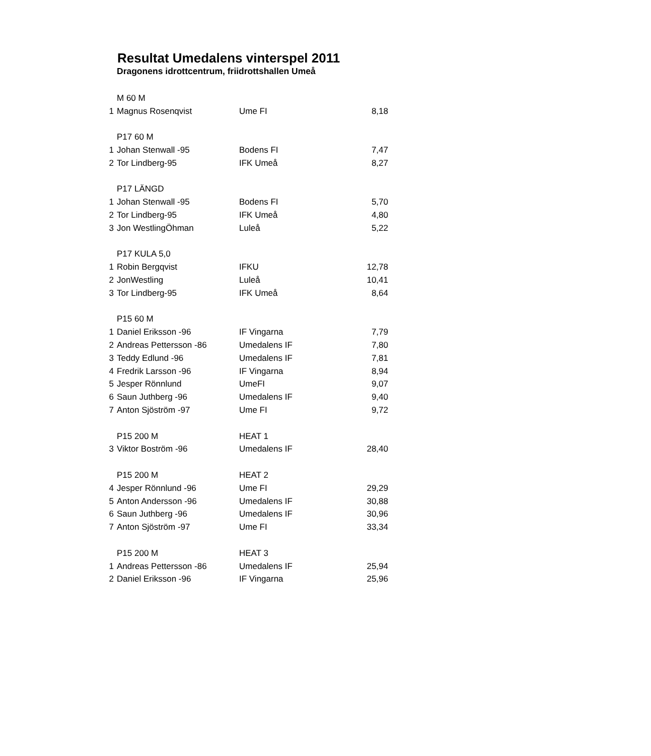Resultat Umedalens vinterspel 2011
Dragonens idrottcentrum, friidrottshallen Umeå
| | M 60 M | | |
| 1 | Magnus Rosenqvist | Ume FI | 8,18 |
| | P17 60 M | | |
| 1 | Johan Stenwall -95 | Bodens FI | 7,47 |
| 2 | Tor Lindberg-95 | IFK Umeå | 8,27 |
| | P17 LÄNGD | | |
| 1 | Johan Stenwall -95 | Bodens FI | 5,70 |
| 2 | Tor Lindberg-95 | IFK Umeå | 4,80 |
| 3 | Jon WestlingÖhman | Luleå | 5,22 |
| | P17 KULA 5,0 | | |
| 1 | Robin Bergqvist | IFKU | 12,78 |
| 2 | JonWestling | Luleå | 10,41 |
| 3 | Tor Lindberg-95 | IFK Umeå | 8,64 |
| | P15 60 M | | |
| 1 | Daniel Eriksson -96 | IF Vingarna | 7,79 |
| 2 | Andreas Pettersson -86 | Umedalens IF | 7,80 |
| 3 | Teddy Edlund -96 | Umedalens IF | 7,81 |
| 4 | Fredrik Larsson -96 | IF Vingarna | 8,94 |
| 5 | Jesper Rönnlund | UmeFI | 9,07 |
| 6 | Saun Juthberg -96 | Umedalens IF | 9,40 |
| 7 | Anton Sjöström -97 | Ume FI | 9,72 |
| | P15 200 M | HEAT 1 | |
| 3 | Viktor Boström -96 | Umedalens IF | 28,40 |
| | P15 200 M | HEAT 2 | |
| 4 | Jesper Rönnlund -96 | Ume FI | 29,29 |
| 5 | Anton Andersson -96 | Umedalens IF | 30,88 |
| 6 | Saun Juthberg -96 | Umedalens IF | 30,96 |
| 7 | Anton Sjöström -97 | Ume FI | 33,34 |
| | P15 200 M | HEAT 3 | |
| 1 | Andreas Pettersson -86 | Umedalens IF | 25,94 |
| 2 | Daniel Eriksson -96 | IF Vingarna | 25,96 |